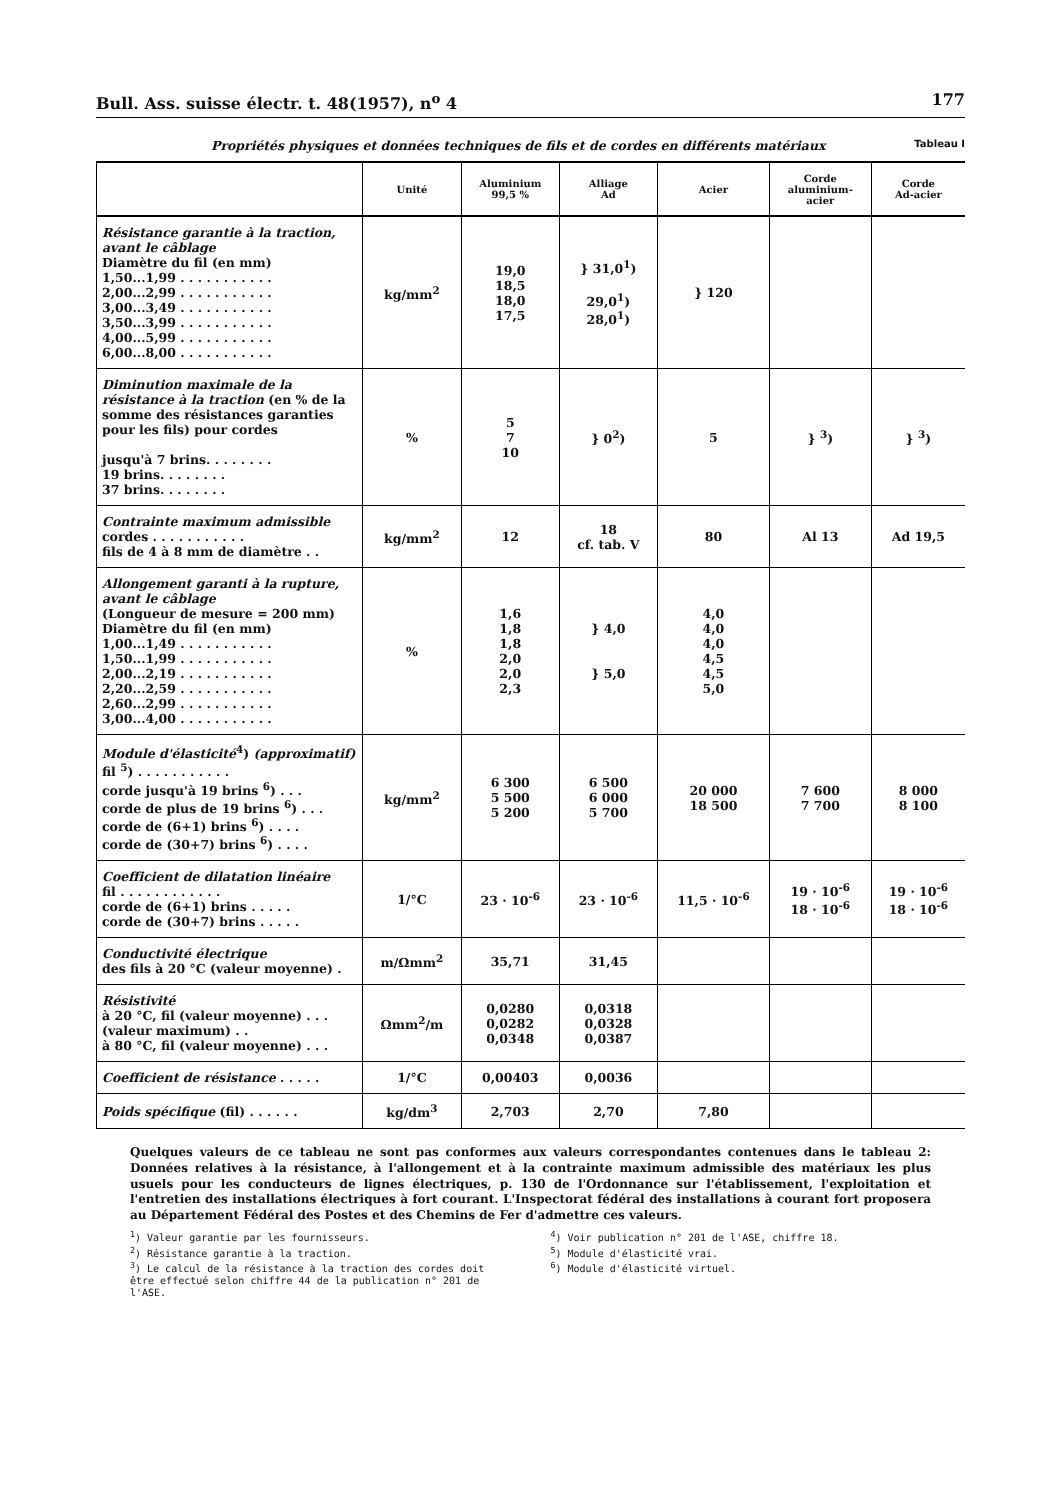Bull. Ass. suisse électr. t. 48(1957), n<sup>o</sup> 4 177
Propriétés physiques et données techniques de fils et de cordes en différents matériaux Tableau I
| | Unité | Aluminium 99,5 % | Alliage Ad | Acier | Corde aluminium- acier | Corde Ad-acier |
| --- | --- | --- | --- | --- | --- | --- |
| Résistance garantie à la traction, avant le câblage Diamètre du fil (en mm) 1,50...1,99 . . . . . . . . . . . 2,00...2,99 . . . . . . . . . . . 3,00...3,49 . . . . . . . . . . . 3,50...3,99 . . . . . . . . . . . 4,00...5,99 . . . . . . . . . . . 6,00...8,00 . . . . . . . . . . . | kg/mm<sup>2</sup> | 19,0 18,5 18,0 17,5 | } 31,0<sup>1</sup>) 29,0<sup>1</sup>) 28,0<sup>1</sup>) | } 120 | | |
| Diminution maximale de la résistance à la traction (en % de la somme des résistances garanties pour les fils) pour cordes jusqu'à 7 brins. . . . . . . . 19 brins. . . . . . . . 37 brins. . . . . . . . | % | 5 7 10 | } 0<sup>2</sup>) | 5 | } <sup>3</sup>) | } <sup>3</sup>) |
| Contrainte maximum admissible cordes . . . . . . . . . . . fils de 4 à 8 mm de diamètre . . | kg/mm<sup>2</sup> | 12 | 18 cf. tab. V | 80 | Al 13 | Ad 19,5 |
| Allongement garanti à la rupture, avant le câblage (Longueur de mesure = 200 mm) Diamètre du fil (en mm) 1,00...1,49 . . . . . . . . . . . 1,50...1,99 . . . . . . . . . . . 2,00...2,19 . . . . . . . . . . . 2,20...2,59 . . . . . . . . . . . 2,60...2,99 . . . . . . . . . . . 3,00...4,00 . . . . . . . . . . . | % | 1,6 1,8 1,8 2,0 2,0 2,3 | } 4,0 } 5,0 | 4,0 4,0 4,0 4,5 4,5 5,0 | | |
| Module d'élasticité<sup>4</sup>) (approximatif) fil <sup>5</sup>) . . . . . . . . . . . corde jusqu'à 19 brins <sup>6</sup>) . . . corde de plus de 19 brins <sup>6</sup>) . . . corde de (6+1) brins <sup>6</sup>) . . . . corde de (30+7) brins <sup>6</sup>) . . . . | kg/mm<sup>2</sup> | 6 300 5 500 5 200 | 6 500 6 000 5 700 | 20 000 18 500 | 7 600 7 700 | 8 000 8 100 |
| Coefficient de dilatation linéaire fil . . . . . . . . . . . . corde de (6+1) brins . . . . . corde de (30+7) brins . . . . . | 1/°C | 23 · 10<sup>-6</sup> | 23 · 10<sup>-6</sup> | 11,5 · 10<sup>-6</sup> | 19 · 10<sup>-6</sup> 18 · 10<sup>-6</sup> | 19 · 10<sup>-6</sup> 18 · 10<sup>-6</sup> |
| Conductivité électrique des fils à 20 °C (valeur moyenne) . | m/Ωmm<sup>2</sup> | 35,71 | 31,45 | | | |
| Résistivité à 20 °C, fil (valeur moyenne) . . . (valeur maximum) . . à 80 °C, fil (valeur moyenne) . . . | Ωmm<sup>2</sup>/m | 0,0280 0,0282 0,0348 | 0,0318 0,0328 0,0387 | | | |
| Coefficient de résistance . . . . . | 1/°C | 0,00403 | 0,0036 | | | |
| Poids spécifique (fil) . . . . . . | kg/dm<sup>3</sup> | 2,703 | 2,70 | 7,80 | | |
Quelques valeurs de ce tableau ne sont pas conformes aux valeurs correspondantes contenues dans le tableau 2: Données relatives à la résistance, à l'allongement et à la contrainte maximum admissible des matériaux les plus usuels pour les conducteurs de lignes électriques, p. 130 de l'Ordonnance sur l'établissement, l'exploitation et l'entretien des installations électriques à fort courant. L'Inspectorat fédéral des installations à courant fort proposera au Département Fédéral des Postes et des Chemins de Fer d'admettre ces valeurs.
<sup>1</sup>) Valeur garantie par les fournisseurs.
<sup>2</sup>) Résistance garantie à la traction.
<sup>3</sup>) Le calcul de la résistance à la traction des cordes doit être effectué selon chiffre 44 de la publication n° 201 de l'ASE.
<sup>4</sup>) Voir publication n° 201 de l'ASE, chiffre 18.
<sup>5</sup>) Module d'élasticité vrai.
<sup>6</sup>) Module d'élasticité virtuel.